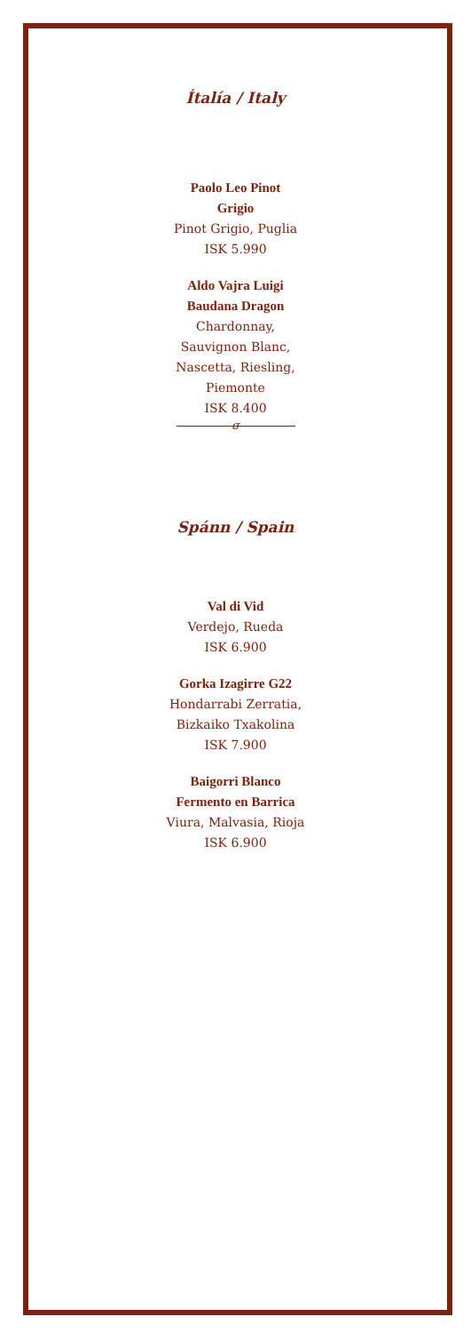Ítalía / Italy
Paolo Leo Pinot
Grigio
Pinot Grigio, Puglia
ISK 5.990
Aldo Vajra Luigi
Baudana Dragon
Chardonnay,
Sauvignon Blanc,
Nascetta, Riesling,
Piemonte
ISK 8.400
σ
Spánn / Spain
Val di Vid
Verdejo, Rueda
ISK 6.900
Gorka Izagirre G22
Hondarrabi Zerratia,
Bizkaiko Txakolina
ISK 7.900
Baigorri Blanco
Fermento en Barrica
Viura, Malvasia, Rioja
ISK 6.900